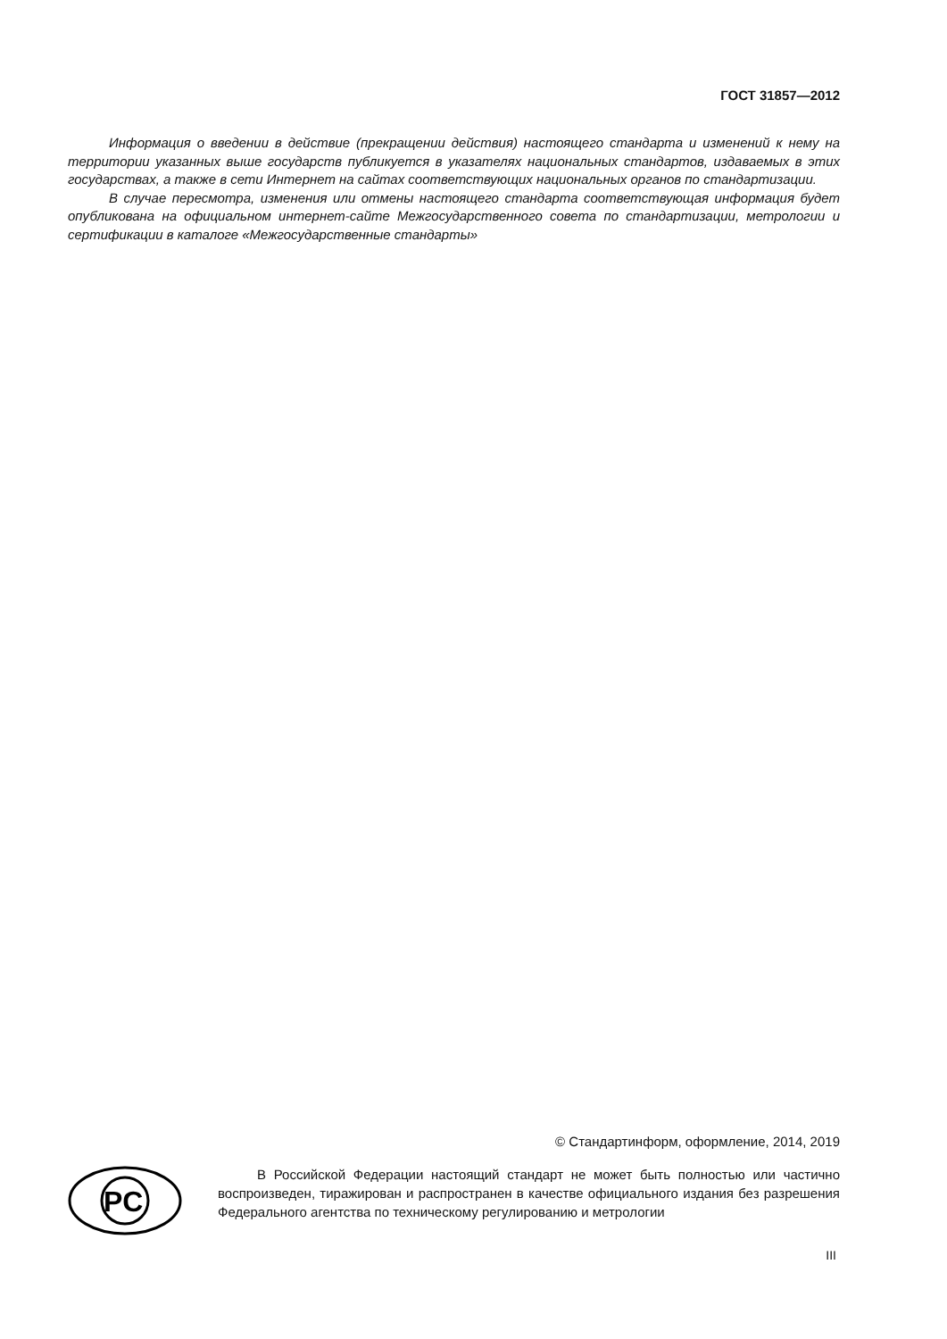ГОСТ 31857—2012
Информация о введении в действие (прекращении действия) настоящего стандарта и изменений к нему на территории указанных выше государств публикуется в указателях национальных стандартов, издаваемых в этих государствах, а также в сети Интернет на сайтах соответствующих национальных органов по стандартизации.
В случае пересмотра, изменения или отмены настоящего стандарта соответствующая информация будет опубликована на официальном интернет-сайте Межгосударственного совета по стандартизации, метрологии и сертификации в каталоге «Межгосударственные стандарты»
© Стандартинформ, оформление, 2014, 2019
PC
В Российской Федерации настоящий стандарт не может быть полностью или частично воспроизведен, тиражирован и распространен в качестве официального издания без разрешения Федерального агентства по техническому регулированию и метрологии
III